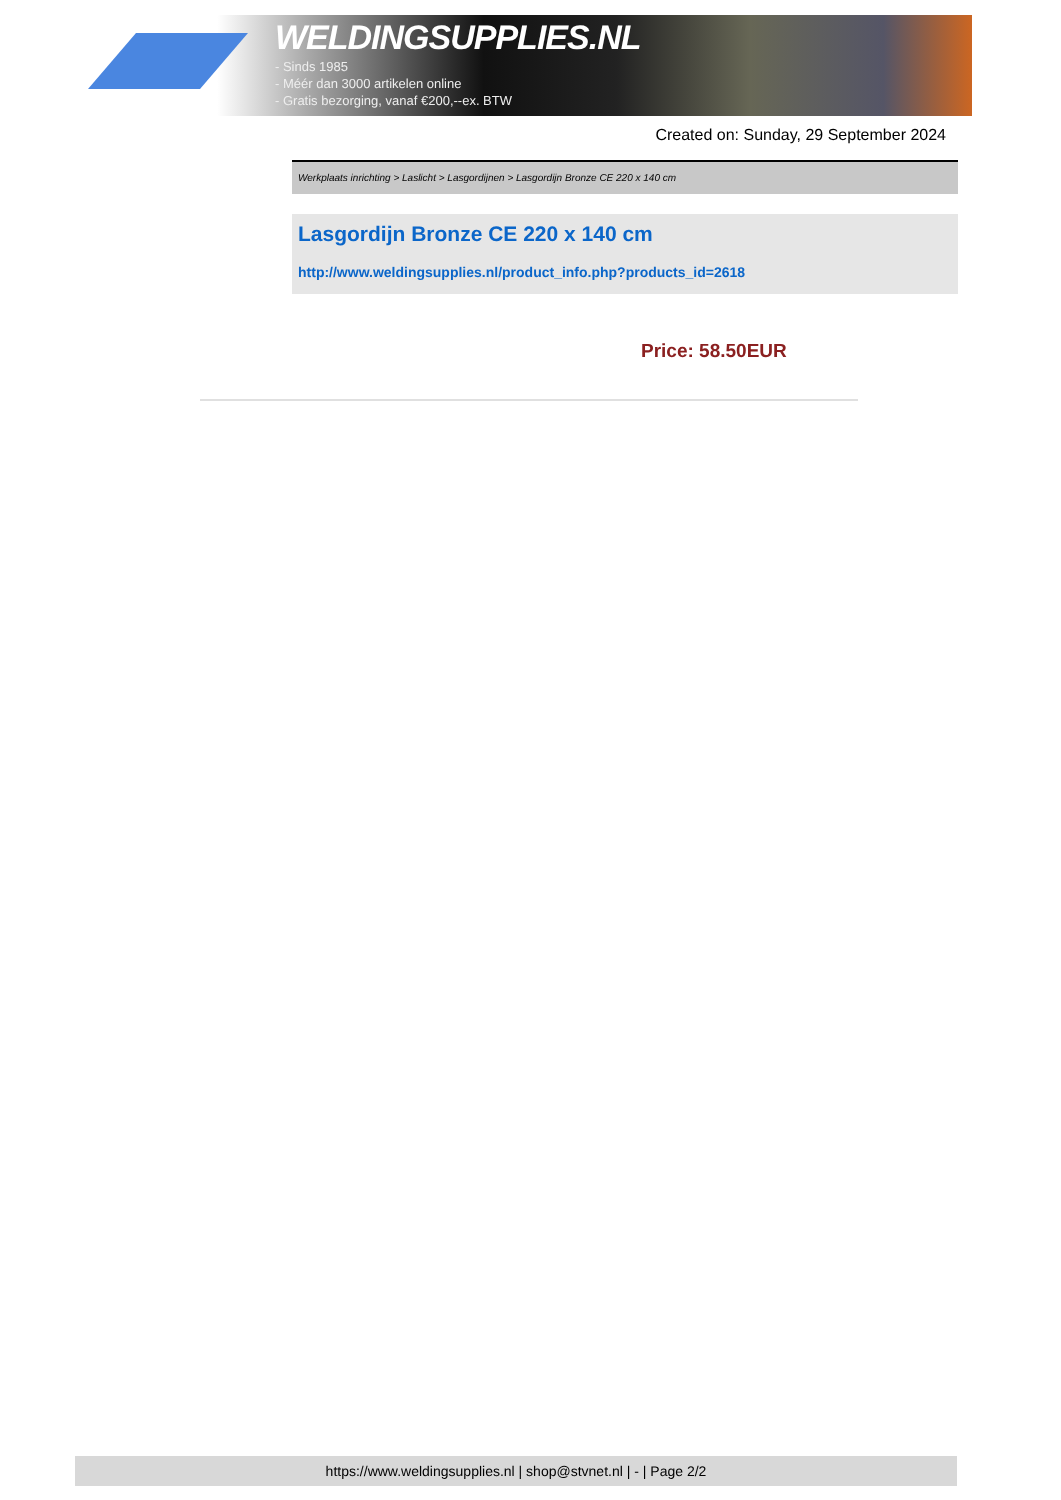WELDINGSUPPLIES.NL
- Sinds 1985
- Méér dan 3000 artikelen online
- Gratis bezorging, vanaf €200,--ex. BTW
Created on: Sunday, 29 September 2024
Werkplaats inrichting > Laslicht > Lasgordijnen > Lasgordijn Bronze CE 220 x 140 cm
Lasgordijn Bronze CE 220 x 140 cm
http://www.weldingsupplies.nl/product_info.php?products_id=2618
Price: 58.50EUR
https://www.weldingsupplies.nl | shop@stvnet.nl | - | Page 2/2